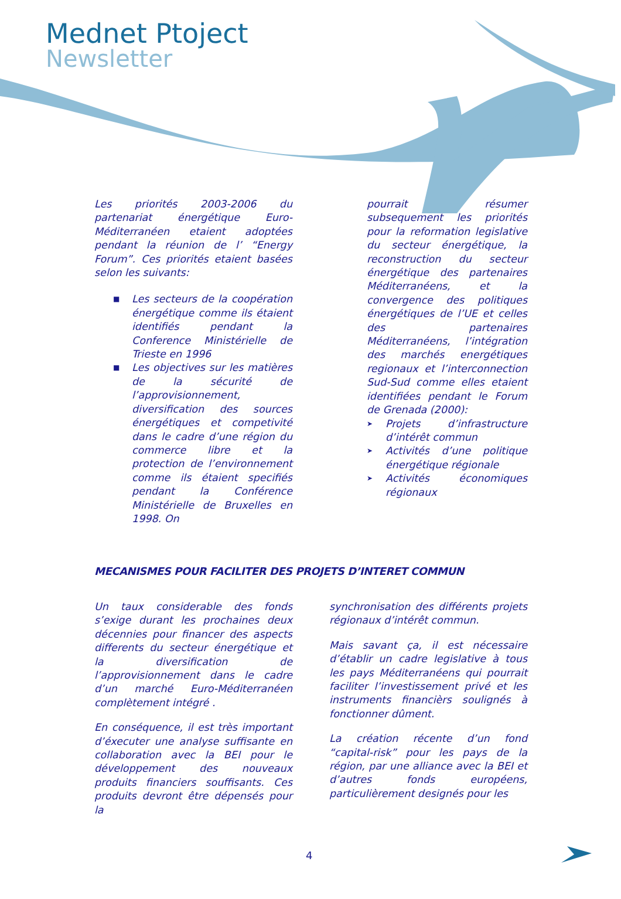Mednet Ptoject
Newsletter
Les priorités 2003-2006 du partenariat énergétique Euro-Méditerranéen etaient adoptées pendant la réunion de l’ “Energy Forum”. Ces priorités etaient basées selon les suivants:
■ Les secteurs de la coopération énergétique comme ils étaient identifiés pendant la Conference Ministérielle de Trieste en 1996
■ Les objectives sur les matières de la sécurité de l’approvisionnement, diversification des sources énergétiques et competivité dans le cadre d’une région du commerce libre et la protection de l’environnement comme ils étaient specifiés pendant la Conférence Ministérielle de Bruxelles en 1998. On
pourrait résumer subsequement les priorités pour la reformation legislative du secteur énergétique, la reconstruction du secteur énergétique des partenaires Méditerranéens, et la convergence des politiques énergétiques de l’UE et celles des partenaires Méditerranéens, l’intégration des marchés energétiques regionaux et l’interconnection Sud-Sud comme elles etaient identifiées pendant le Forum de Grenada (2000):
➤ Projets d’infrastructure d’intérêt commun
➤ Activités d’une politique énergétique régionale
➤ Activités économiques régionaux
MECANISMES POUR FACILITER DES PROJETS D’INTERET COMMUN
Un taux considerable des fonds s’exige durant les prochaines deux décennies pour financer des aspects differents du secteur énergétique et la diversification de l’approvisionnement dans le cadre d’un marché Euro-Méditerranéen complètement intégré .
En conséquence, il est très important d’éxecuter une analyse suffisante en collaboration avec la BEI pour le développement des nouveaux produits financiers souffisants. Ces produits devront être dépensés pour la
synchronisation des différents projets régionaux d’intérêt commun.
Mais savant ça, il est nécessaire d’établir un cadre legislative à tous les pays Méditerranéens qui pourrait faciliter l’investissement privé et les instruments financièrs soulignés à fonctionner dûment.
La création récente d’un fond “capital-risk” pour les pays de la région, par une alliance avec la BEI et d’autres fonds européens, particulièrement designés pour les
4